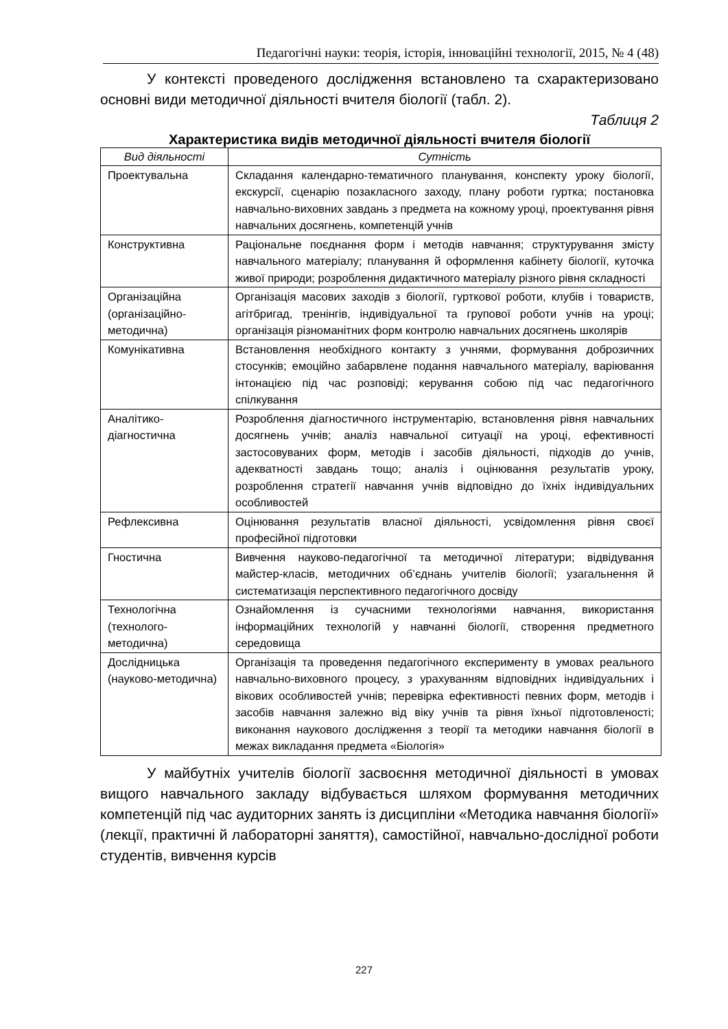Педагогічні науки: теорія, історія, інноваційні технології, 2015, № 4 (48)
У контексті проведеного дослідження встановлено та схарактеризовано основні види методичної діяльності вчителя біології (табл. 2).
Таблиця 2
Характеристика видів методичної діяльності вчителя біології
| Вид діяльності | Сутність |
| --- | --- |
| Проектувальна | Складання календарно-тематичного планування, конспекту уроку біології, екскурсії, сценарію позакласного заходу, плану роботи гуртка; постановка навчально-виховних завдань з предмета на кожному уроці, проектування рівня навчальних досягнень, компетенцій учнів |
| Конструктивна | Раціональне поєднання форм і методів навчання; структурування змісту навчального матеріалу; планування й оформлення кабінету біології, куточка живої природи; розроблення дидактичного матеріалу різного рівня складності |
| Організаційна (організаційно-методична) | Організація масових заходів з біології, гурткової роботи, клубів і товариств, агітбригад, тренінгів, індивідуальної та групової роботи учнів на уроці; організація різноманітних форм контролю навчальних досягнень школярів |
| Комунікативна | Встановлення необхідного контакту з учнями, формування доброзичних стосунків; емоційно забарвлене подання навчального матеріалу, варіювання інтонацією під час розповіді; керування собою під час педагогічного спілкування |
| Аналітико-діагностична | Розроблення діагностичного інструментарію, встановлення рівня навчальних досягнень учнів; аналіз навчальної ситуації на уроці, ефективності застосовуваних форм, методів і засобів діяльності, підходів до учнів, адекватності завдань тощо; аналіз і оцінювання результатів уроку, розроблення стратегії навчання учнів відповідно до їхніх індивідуальних особливостей |
| Рефлексивна | Оцінювання результатів власної діяльності, усвідомлення рівня своєї професійної підготовки |
| Гностична | Вивчення науково-педагогічної та методичної літератури; відвідування майстер-класів, методичних об’єднань учителів біології; узагальнення й систематизація перспективного педагогічного досвіду |
| Технологічна (технолого-методична) | Ознайомлення із сучасними технологіями навчання, використання інформаційних технологій у навчанні біології, створення предметного середовища |
| Дослідницька (науково-методична) | Організація та проведення педагогічного експерименту в умовах реального навчально-виховного процесу, з урахуванням відповідних індивідуальних і вікових особливостей учнів; перевірка ефективності певних форм, методів і засобів навчання залежно від віку учнів та рівня їхньої підготовленості; виконання наукового дослідження з теорії та методики навчання біології в межах викладання предмета «Біологія» |
У майбутніх учителів біології засвоєння методичної діяльності в умовах вищого навчального закладу відбувається шляхом формування методичних компетенцій під час аудиторних занять із дисципліни «Методика навчання біології» (лекції, практичні й лабораторні заняття), самостійної, навчально-дослідної роботи студентів, вивчення курсів
227